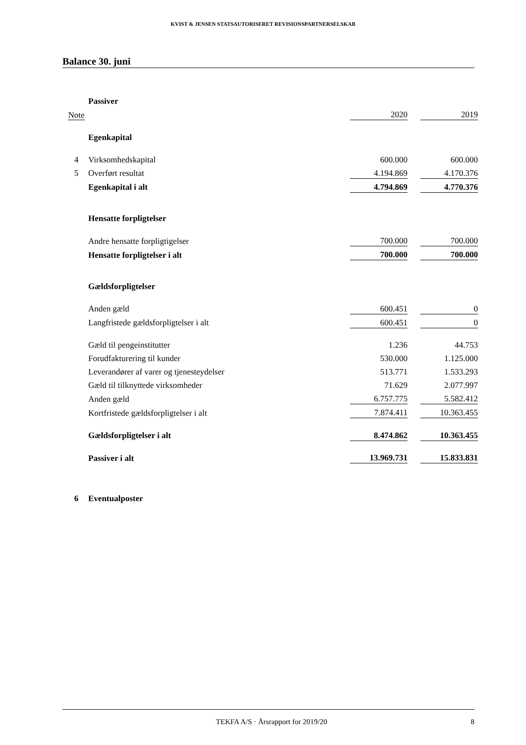KVIST & JENSEN STATSAUTORISERET REVISIONSPARTNERSELSKAB
Balance 30. juni
| | Passiver | | | |
| Note | | 2020 | | 2019 |
| | Egenkapital | | | |
| 4 | Virksomhedskapital | 600.000 | | 600.000 |
| 5 | Overført resultat | 4.194.869 | | 4.170.376 |
| | Egenkapital i alt | 4.794.869 | | 4.770.376 |
| | Hensatte forpligtelser | | | |
| | Andre hensatte forpligtigelser | 700.000 | | 700.000 |
| | Hensatte forpligtelser i alt | 700.000 | | 700.000 |
| | Gældsforpligtelser | | | |
| | Anden gæld | 600.451 | | 0 |
| | Langfristede gældsforpligtelser i alt | 600.451 | | 0 |
| | Gæld til pengeinstitutter | 1.236 | | 44.753 |
| | Forudfakturering til kunder | 530.000 | | 1.125.000 |
| | Leverandører af varer og tjenesteydelser | 513.771 | | 1.533.293 |
| | Gæld til tilknyttede virksomheder | 71.629 | | 2.077.997 |
| | Anden gæld | 6.757.775 | | 5.582.412 |
| | Kortfristede gældsforpligtelser i alt | 7.874.411 | | 10.363.455 |
| | Gældsforpligtelser i alt | 8.474.862 | | 10.363.455 |
| | Passiver i alt | 13.969.731 | | 15.833.831 |
| 6 | Eventualposter | | | |
TEKFA A/S · Årsrapport for 2019/20 8